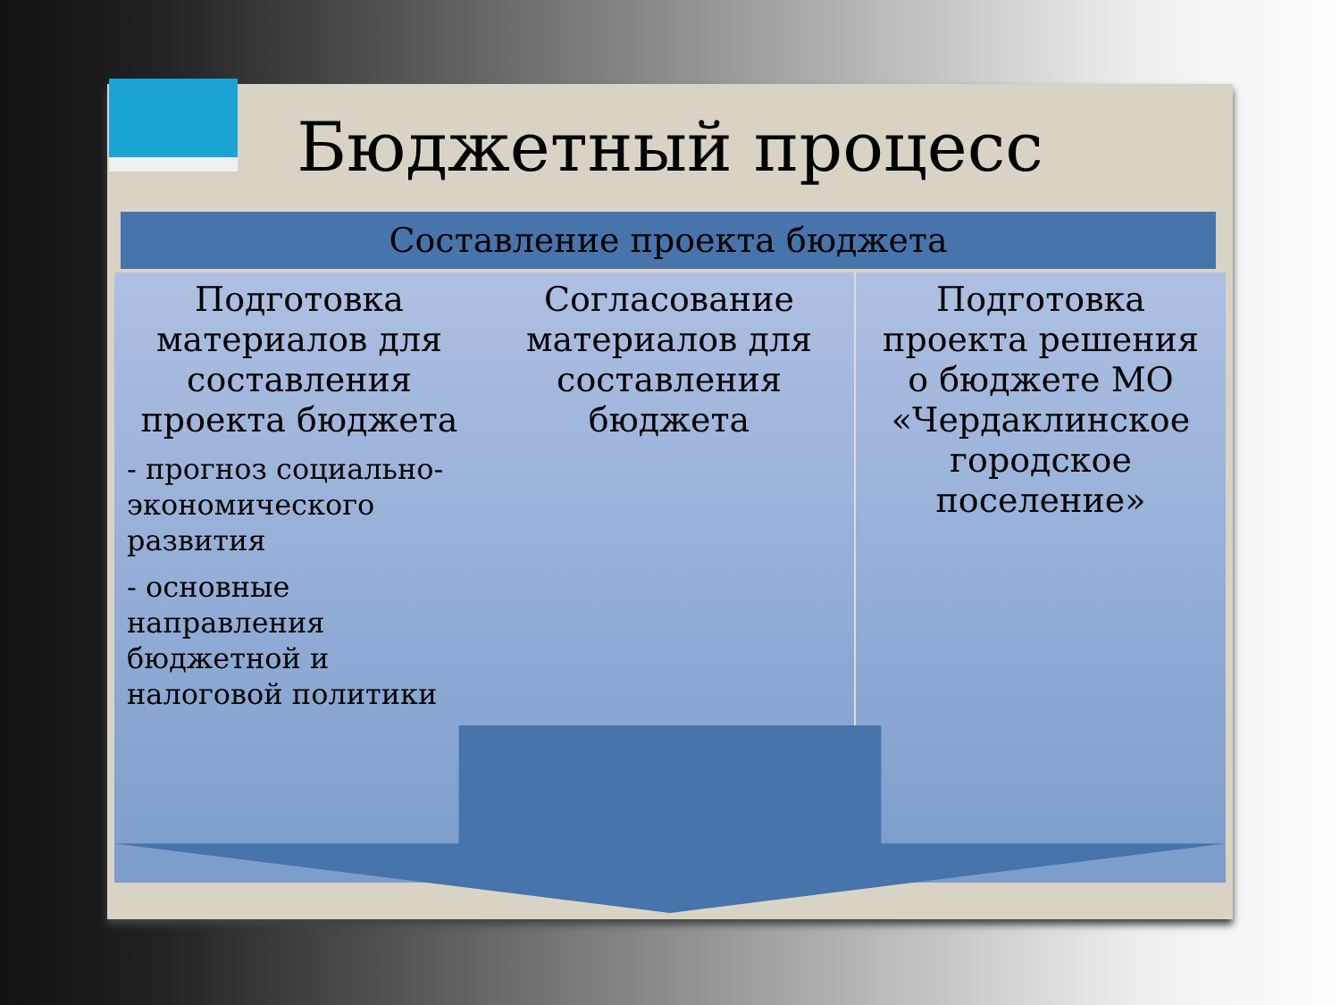Бюджетный процесс
Составление проекта бюджета
Подготовка материалов для составления проекта бюджета
- прогноз социально-экономического развития
- основные направления бюджетной и налоговой политики
Согласование материалов для составления бюджета
Подготовка проекта решения о бюджете МО «Чердаклинское городское поселение»